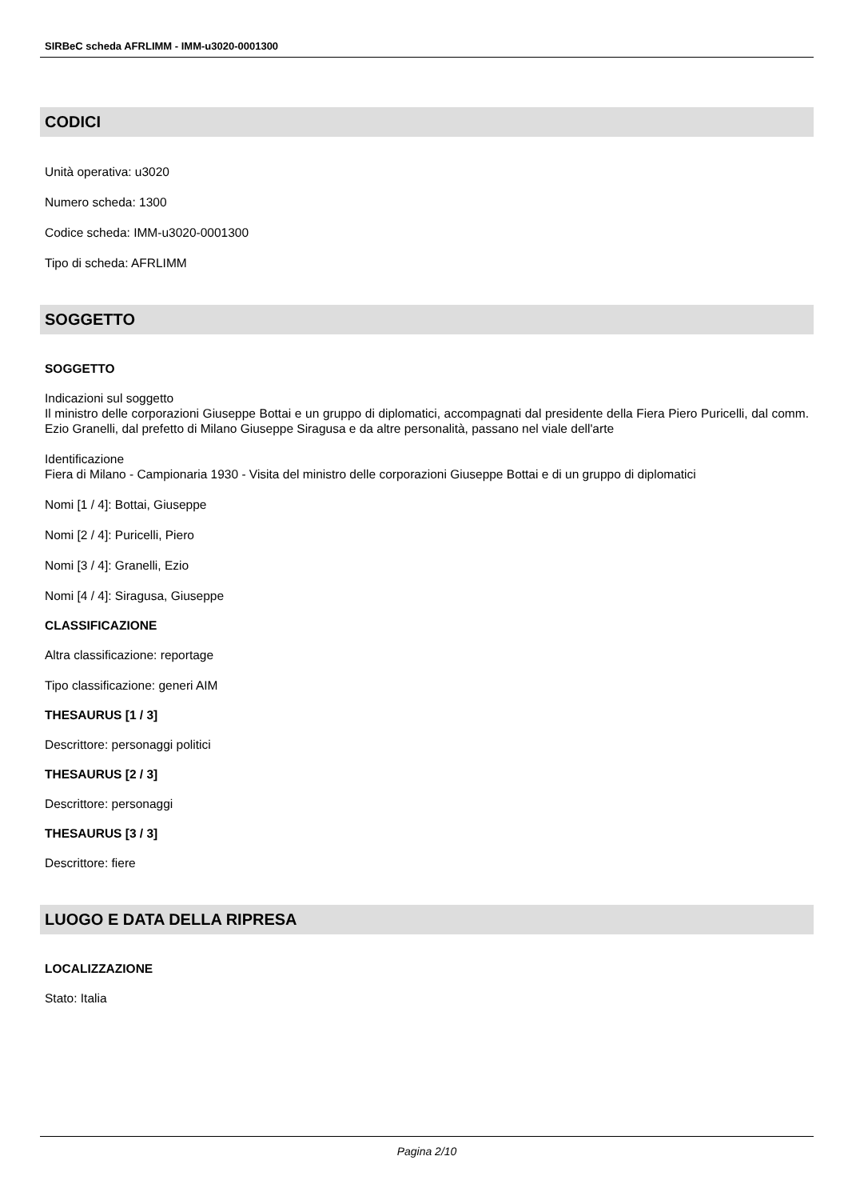SIRBeC scheda AFRLIMM - IMM-u3020-0001300
CODICI
Unità operativa: u3020
Numero scheda: 1300
Codice scheda: IMM-u3020-0001300
Tipo di scheda: AFRLIMM
SOGGETTO
SOGGETTO
Indicazioni sul soggetto
Il ministro delle corporazioni Giuseppe Bottai e un gruppo di diplomatici, accompagnati dal presidente della Fiera Piero Puricelli, dal comm. Ezio Granelli, dal prefetto di Milano Giuseppe Siragusa e da altre personalità, passano nel viale dell'arte
Identificazione
Fiera di Milano - Campionaria 1930 - Visita del ministro delle corporazioni Giuseppe Bottai e di un gruppo di diplomatici
Nomi [1 / 4]: Bottai, Giuseppe
Nomi [2 / 4]: Puricelli, Piero
Nomi [3 / 4]: Granelli, Ezio
Nomi [4 / 4]: Siragusa, Giuseppe
CLASSIFICAZIONE
Altra classificazione: reportage
Tipo classificazione: generi AIM
THESAURUS [1 / 3]
Descrittore: personaggi politici
THESAURUS [2 / 3]
Descrittore: personaggi
THESAURUS [3 / 3]
Descrittore: fiere
LUOGO E DATA DELLA RIPRESA
LOCALIZZAZIONE
Stato: Italia
Pagina 2/10